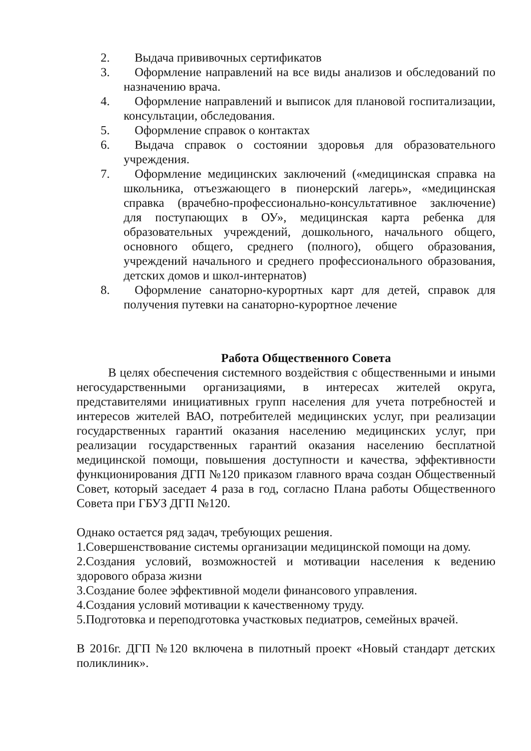2. Выдача прививочных сертификатов
3. Оформление направлений на все виды анализов и обследований по назначению врача.
4. Оформление направлений и выписок для плановой госпитализации, консультации, обследования.
5. Оформление справок о контактах
6. Выдача справок о состоянии здоровья для образовательного учреждения.
7. Оформление медицинских заключений («медицинская справка на школьника, отъезжающего в пионерский лагерь», «медицинская справка (врачебно-профессионально-консультативное заключение) для поступающих в ОУ», медицинская карта ребенка для образовательных учреждений, дошкольного, начального общего, основного общего, среднего (полного), общего образования, учреждений начального и среднего профессионального образования, детских домов и школ-интернатов)
8. Оформление санаторно-курортных карт для детей, справок для получения путевки на санаторно-курортное лечение
Работа Общественного Совета
В целях обеспечения системного воздействия с общественными и иными негосударственными организациями, в интересах жителей округа, представителями инициативных групп населения для учета потребностей и интересов жителей ВАО, потребителей медицинских услуг, при реализации государственных гарантий оказания населению медицинских услуг, при реализации государственных гарантий оказания населению бесплатной медицинской помощи, повышения доступности и качества, эффективности функционирования ДГП №120 приказом главного врача создан Общественный Совет, который заседает 4 раза в год, согласно Плана работы Общественного Совета при ГБУЗ ДГП №120.
Однако остается ряд задач, требующих решения.
1.Совершенствование системы организации медицинской помощи на дому.
2.Создания условий, возможностей и мотивации населения к ведению здорового образа жизни
3.Создание более эффективной модели финансового управления.
4.Создания условий мотивации к качественному труду.
5.Подготовка и переподготовка участковых педиатров, семейных врачей.
В 2016г. ДГП №120 включена в пилотный проект «Новый стандарт детских поликлиник».